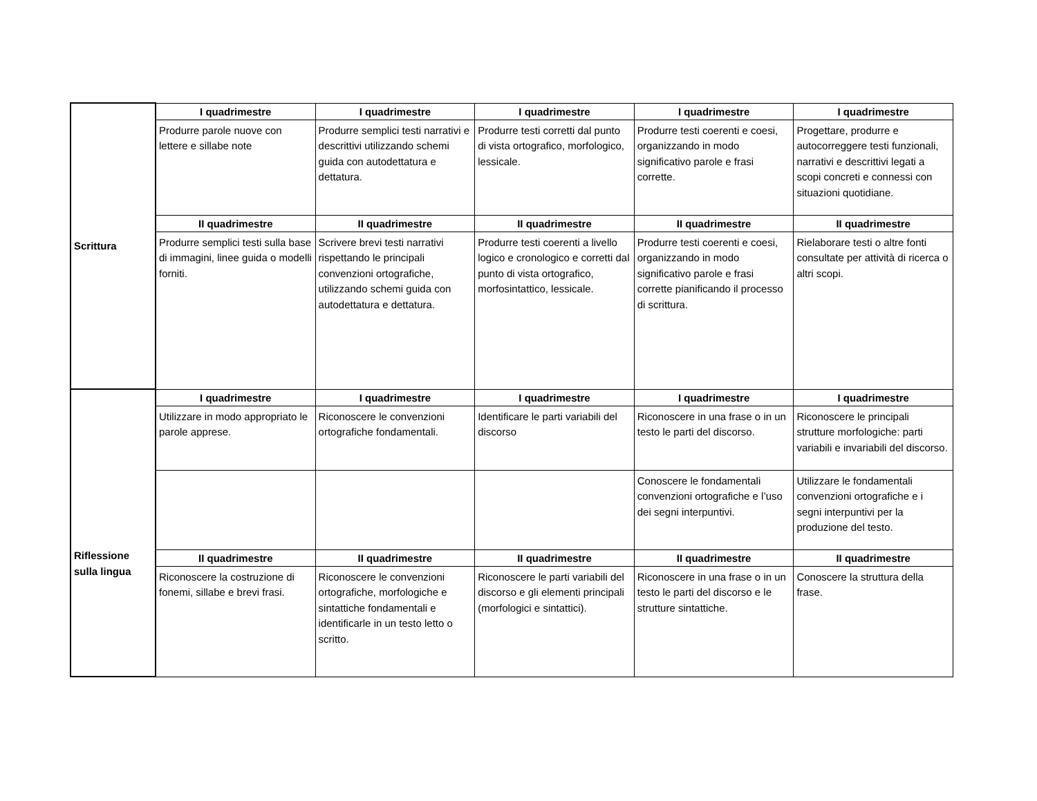| Scrittura | I quadrimestre | I quadrimestre | I quadrimestre | I quadrimestre | I quadrimestre |
| | Produrre parole nuove con lettere e sillabe note | Produrre semplici testi narrativi e descrittivi utilizzando schemi guida con autodettatura e dettatura. | Produrre testi corretti dal punto di vista ortografico, morfologico, lessicale. | Produrre testi coerenti e coesi, organizzando in modo significativo parole e frasi corrette. | Progettare, produrre e autocorreggere testi funzionali, narrativi e descrittivi legati a scopi concreti e connessi con situazioni quotidiane. |
| | II quadrimestre | II quadrimestre | II quadrimestre | II quadrimestre | II quadrimestre |
| | Produrre semplici testi sulla base di immagini, linee guida o modelli forniti. | Scrivere brevi testi narrativi rispettando le principali convenzioni ortografiche, utilizzando schemi guida con autodettatura e dettatura. | Produrre testi coerenti a livello logico e cronologico e corretti dal punto di vista ortografico, morfosintattico, lessicale. | Produrre testi coerenti e coesi, organizzando in modo significativo parole e frasi corrette pianificando il processo di scrittura. | Rielaborare testi o altre fonti consultate per attività di ricerca o altri scopi. |
| Riflessione sulla lingua | I quadrimestre | I quadrimestre | I quadrimestre | I quadrimestre | I quadrimestre |
| | Utilizzare in modo appropriato le parole apprese. | Riconoscere le convenzioni ortografiche fondamentali. | Identificare le parti variabili del discorso | Riconoscere in una frase o in un testo le parti del discorso. | Riconoscere le principali strutture morfologiche: parti variabili e invariabili del discorso. |
| | | | | Conoscere le fondamentali convenzioni ortografiche e l’uso dei segni interpuntivi. | Utilizzare le fondamentali convenzioni ortografiche e i segni interpuntivi per la produzione del testo. |
| | II quadrimestre | II quadrimestre | II quadrimestre | II quadrimestre | II quadrimestre |
| | Riconoscere la costruzione di fonemi, sillabe e brevi frasi. | Riconoscere le convenzioni ortografiche, morfologiche e sintattiche fondamentali e identificarle in un testo letto o scritto. | Riconoscere le parti variabili del discorso e gli elementi principali (morfologici e sintattici). | Riconoscere in una frase o in un testo le parti del discorso e le strutture sintattiche. | Conoscere la struttura della frase. |